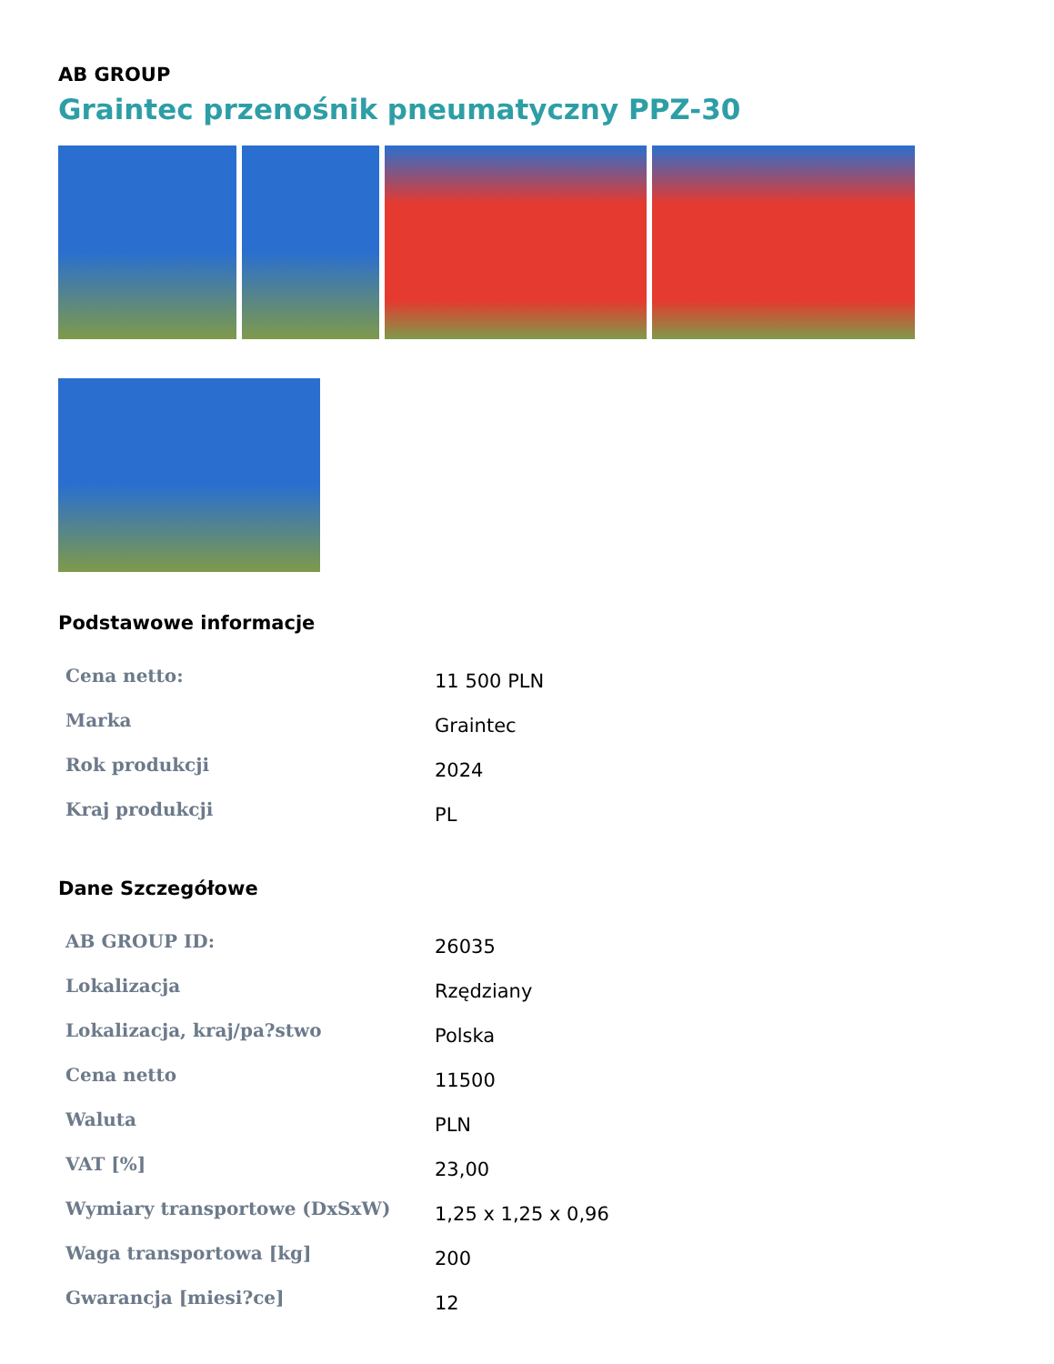AB GROUP
Graintec przenośnik pneumatyczny PPZ-30
Podstawowe informacje
| Cena netto: | 11 500 PLN |
| Marka | Graintec |
| Rok produkcji | 2024 |
| Kraj produkcji | PL |
Dane Szczegółowe
| AB GROUP ID: | 26035 |
| Lokalizacja | Rzędziany |
| Lokalizacja, kraj/pa?stwo | Polska |
| Cena netto | 11500 |
| Waluta | PLN |
| VAT [%] | 23,00 |
| Wymiary transportowe (DxSxW) | 1,25 x 1,25 x 0,96 |
| Waga transportowa [kg] | 200 |
| Gwarancja [miesi?ce] | 12 |